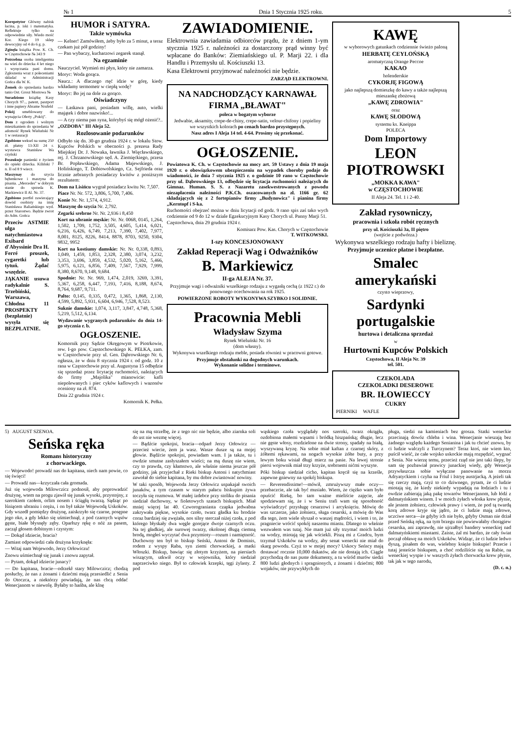№ 1 Dnia 1 Stycznia 1925 roku. 5
Korepetytor Główny nabisk łacina, p. iski i matematyka. Reflektuje tylko na odpowiednie siły. Wiedo mość Kor. Kiego 19 sklep dewocyjny od 4 do 6 g. p.
Zginęła książka Pow. K. Ch. w Częstochowie № 343 9
Potrzebna osoba inteligentna na wieś do dziecka 4 let niego i wyręczania pani domu. Zgłoszenia wraz z poleceniami składać w Administracji Gońca dla W. K.
Żomek do sprzedania bardzo tanio Ost. Grosz Mostowa №
Suradziono książkę Kasy Chorych 97.., patent, paszport i inne papiery Abrame Nrufeld
Pokój umeblowany do wynajęcia Oferty „Pokój".
Dom z ogrodem i wolnym mieszkaniem do sprzedania W adomość Rynek Wieluński Nr 1 w restauracji
Zgubiono weksel na sumę 250 zł. płatny 13-XII 24 r. wystawca Stanisław Wa czyński
Poszukuje panienki z życiem do opieki dziecka. Kiliński 7 n. II od 8 9 wiecz.
Maszynay do szycia bębenkowe i maszyna do pisania. „Mercedes" w dobrym stanie do sprzeda K. Markiewicz II Al. Nr. 37.
Zgubiono portfel zawierający dowód osobisty na imię Stanisława Baliańskiego wyd. przez Starostwo. Będzie zwrot do Adm. Gońca
Przeciw ASTMIE ulga natychmiastowa Exibard d'Abyssinie Dra H. Ferré proszek, cygaretki lub tytuń. Żądać wszędzie.
JĄKANIE usuwa radykalnie S. Trzebiński, Warszawa, Chłodna 11 PROSPEKTY (bezpłatnie) wysyła się BEZPŁATNIE.
HUMOR i SATYRA.
Także wymówka
— Kelner! Zamówiłem, żeby było za 5 minut, a teraz czekam już pół godziny!
— Pan wybaczy, kucharzowi zegarek stanął.
Na egzaminie
Nauczyciel. Wymień mi płyn, który nie zamarza.
Moryc: Woda gorąca.
Naucz.: A dlaczego rtęć idzie w górę, kiedy wkładamy termometr w ciepłą wodę?
Moryc: Bo jej na dole za gorąco.
Oświadczyny
— Łaskawa pani, posiadam willę, auto, wielki majątek i dobre nazwisko!...
— A czy niema pan syna, którybyś się mógł ożenić?..
„OZDOBA" III Aleja 52.
Rozlosowanie podarunków
Odbyło się dn. 30-go grudnia 1924 r. w lokalu Stow. Kupców Polskich w obecności p. prezesa Rady Miejskiej Dr. J. Nowaka, ławnika J. Więcławskiego, rej. J. Chrzanowskiego sęd. A. Ziemięckiego, przesa Br. Popławskiego, Adama Majewskiego, J. Holińskiego, T. Dobiowolskiego, Cz. Sejfrieda oraz licznie zebranych posiadaczy kwitów z poniższym rezultatem:
Dom na Lisińcu wygrał posiadacz kwitu Nr. 7,507.
Piace Nr. Nr. 572, 3,806, 5,700, 7,406.
Konie Nr. Nr. 1,574, 4,912.
Maszynę do szycia Nr. 2,792.
Zegarki srebrne Nr. Nr. 2,936 i 8,450
Kort na ubranie męskie: Nr. Nr. 0068, 0145, 1,264, 1,502, 1,709, 1,752, 3,505, 4,605, 5,414, 6,021, 6,216, 6,426, 6,749, 7,213, 7,390, 7,402, 7,977, 8,001, 8125, 8226, 8414, 8878, 8703, 9250, 9304, 9832, 9952
Kort na kostiumy damskie: Nr. Nr. 0,338, 0,893, 1,049, 1,459, 1,853, 2,328, 2,380, 3,074, 3,232, 3,353, 3,696, 3,859, 4,532, 5,020, 5,162, 5,466, 5,975, 6,121, 6,856, 7,409, 7,567, 7,929, 7,999, 8,380, 8,670, 9,148, 9,684.
Spodnie: Nr. Nr. 969, 1,474, 2,019, 3269, 3,391, 5,367, 6,258, 6,447, 7,193, 7,416, 8,188, 8,674, 8,764, 9,687, 9,711.
Palto: 0,145, 0,335, 0,472, 1,365, 1,868, 2,130, 4,599, 5,892, 5,931, 6,604, 6,946, 7,528, 8,523.
Suknie damskie: 1,074, 3,117, 3,847, 4,748, 5,368, 5,219, 5,512, 6,134.
Wydawanie wygranych podarunków do dnia 14-go stycznia r. b.
OGŁOSZENIE.
Komornik przy Sądzie Okręgowym w Piotrkowie, rew. I-go pow. Częstochowskiego K. PEŁKA, zam. w Częstochowie przy ul. Gen. Dąbrowskiego Nr. 6, ogłasza, że w dniu 8 stycznia 1924 r. od godz. 10 z rana w Częstochowie przy ul. Augustyna 15 odbędzie się sprzedaż przez licytację ruchomości, należących do firmy „Majolika" mianowicie: kafli niepolewanych i piec cyków kaflowych i wazonów oceniony na zł. 874.
Dnia 22 grudnia 1924 r.
Komornik K. Pełka.
ZAWIADOMIENIE.
Elektrownia zawiadamia odbiorców prądu, że z dniem 1-ym stycznia 1925 r. należności za dostarczony prąd winny być wpłacane do Banków: Ziemiańskiego ul. P. Marji 22. i dla Handlu i Przemysłu ul. Kościuszki 13.
Kasa Elektrowni przyjmować należności nie będzie.
ZARZĄD ELEKTROWNI.
NA NADCHODZĄCY KARNAWAŁ
FIRMA „BŁAWAT"
poleca w bogatym wyborze
Jedwabie, aksamity, crepe-de-chiny, crepe-satin, velour-chifony i popieliny we wszystkich kolorach po cenach bardzo przystępnych.
Nasz adres I Aleja 14 tel. 4-64. Prosimy się przekonać.
OGŁOSZENIE.
Powiatowa K. Ch. w Częstochowie na mocy art. 59 Ustawy z dnia 19 maja 1920 r. o obowiązkowem ubezpieczeniu na wypadek choroby podaje do wiadomości, że dnia 7 stycznia 1925 r. o godzinie 10 rano w Częstochowie przy ul. Dąbrowskiego 13, odbędzie się licytacja ruchomości należących do Gimnaz. Human. S. S. z Nazaretu zasekwestrowanych z powodu niezapłacenia należności P.K.Ch. oszacowanych na zł. 1166 gr. 62 składających się z 2 fortepianów firmy „Budynowicz" i pianina firmy „Kerntopf i S-ka.
Ruchomości obejrzeć można w dniu licytacji od godz. 9 rano spis zaś tako wych codziennie od 9 do 12 w dziale Egzekucyjnym Kasy Chorych ul. Panny Marji 51.
Częstochowa, dnia 29 grudnia 1924 r.
Komisarz Pow. Kas. Chorych w Częstochowie
T. WITKOWSKI.
I-szy KONCESJONOWANY
Zakład Reperacji Wag i Odważników
B. Markiewicz
II-ga ALEJA Nr. 37.
Przyjmuje wagi i odważniki wszelkiego rodzaju z wygasłą cechą (z 1922 r.) do ponownego ocechowania na rok 1925.
POWIERZONE ROBOTY WYKONYWA SZYBKO I SOLIDNIE.
Pracownia Mebli
Władysław Szyma
Rynek Wieluński Nr. 16
(dom własny).
Wykonywa wszelkiego rodzaju meble, posiada również w pracowni gotowe.
Przyjmuje obstalunki na dogodnych warunkach.
Wykonanie solidne i terminowe.
KAWĘ
w wyborowych gatunkach codziennie świeżo paloną
HERBATĘ CEYLOŃSKĄ
aromatyczną Orange Peccoe
KAKAO
holenderskie
CYKORJĘ FIGOWĄ
jako najlepszą domieszkę do kawy a także najlepszą mieszankę zbożową
„KAWĘ ZDROWIA"
oraz
KAWĘ SŁODOWĄ
systemu ks. Kneippa
POLECA
Dom Importowy
LEON PIOTROWSKI
„MOKKA KAWA"
w CZĘSTOCHOWIE
II Aleja 24. Tel. 1 i 2-40.
Zakład rysowniczy,
pracownia i szkoła robót ręcznych
przy ul. Kościuszki 3a, II piętro
(wejście z podwórza.)
Wykonywa wszelkiego rodzaju hafty i bieliznę.
Przyjmuje uczenice płatne i bezpłatne.
Smalec amerykański
czysto wieprzowy,
Sardynki portugalskie
hurtowa i detaliczna sprzedaż
w
Hurtowni Kupców Polskich
Częstochowa, II Aleja Nr. 39
tel. 501.
CZEKOLADA
CZEKOLADKI DESEROWE
BR. IŁOWIECCY
CUKRY
PIERNIKI WAFLE
5) AUGUST SZENOA.
Seńska ręka
Romans historyczny
z chorwackiego.
— Wojewodo! prowadź nas do kapitana, niech nam powie, co się święci!
— Prowadź nas—krzyczała cała gromada.
Już się wojewoda Milowczicz podnosił, aby poprowadzić drużynę, wtem na progu zjawił się junak wysoki, przystojny, z szerokiem czołem, orlim nosem i ściągłą twarzą. Sądząc po lśniącem ubraniu i orężu, i on był także Wojewodą Uskoków. Gdy wszedł pomiędzy drużynę, zaiskrzyło się czarne, posępne jego oko, a gdy lekko się uśmiechnął, z pod czarnych wąsów gęste, białe błysnęły zęby. Oparłszy rękę o nóż za pasem, zacząl głosem dobitnym i czystym:
— Dokąd idziecie, bracia?
Zamiast odpowiedzi cała drużyna krzyknęła:
— Witaj nam Wojewodo, Jerzy Orłowiczu!
Znowu uśmiechnął się junak i znowu zapytał.
— Pytam, dokąd idziecie junacy?
— Do kapitana, bracie—odrzekł stary Milowczicz; chodzą posłuchy, że nas z żonami i dziećmi mają przesiedlić z Senia do Otoczca, a niektórzy powiadają, że nas chcą oddać Wenecjanom w niewolę. Byłaby to hańba, ale klnę
się na mą strzelbę, że z tego nic nie będzie, albo ziarnka soli do ust nie wezmę więcej.
— Bądźcie spokojni, bracia—odparł Jerzy Orłowicz — przecież wiecie, żem ja wasz. Wasze dusze są na mojej głowie. Bądźcie spokojni, powiadam wam. I ja także, tu i owdzie smutne zasłyszałem wieści; na mą duszę nie wiem, czy to prawda, czy kłamstwo, ale właśnie niema jeszcze pół godziny, jak przyjechał z Rieki biskup Antoni i natychmiast zawołał do siebie kapitana, by mu dobre zwiastować nowiny.
W taki sposób, Wojewoda Jerzy Orłowicz uspakajał swoich junaków, a tym czasem w starym pałacu biskupim żywa toczyła się rozmowa. W małej izdebce przy stoliku do pisania siedział duchowny, w fioletowych szatach biskupich. Miał mniej więcej lat 40. Czworograniasta czapka jedwabna zakrywała piękne, wysokie czoło, twarz gładka ku brodzie coraz bardziej się zwężała, nos silny sterczał niżej czoła, z pod którego błyskały dwa węgle gorejące dwoje czarnych oczu. Na tej gładkiej, ale surowej twarzy, okolonej długą ciemną brodą, mogłeś wyczytać dwa przymioty—rozum i namiętność. Duchowny ten był to biskup Seński, Antoni de Dominis, rodem z wyspy Raba, syn ziemi chorwackiej, a matki Włoszki. Biskup, bawiąc się złotym krzyżem, na piersiach wiszącym, utkwił oczy w wojownika, który siedział naprzeciwko niego. Był to człowiek krzepki, tęgi żylasty. Z pod
wąskiego czoła wyglądały nos szeroki, twarz okrągła, ozdobiona małemi wąsami i bródką hiszpańską; długie, lecz nie gęste włosy, rozdzielone na dwie strony, spadały na białą, wyszywaną kryzę. Na sobie miał kaftan z czarnej skóry, z żółtemi rękawami, na nogach wysokie żółte buty, a przy lewym boku wisiał długi miecz na pasie. Na lewej stronie piersi wojownik miał trzy krzyże, srebrnemi nićmi wyszyte.
Póki biskup siedział cicho, kapitan kręcił się na krześle, zapewne gniewny na spokój biskupa.
— Reverendissime!—mówił, zmrużywszy małe oczy—przebaczcie, ale tak być musiało. Wiem, że ciężko wam było opuścić Riekę, bo tam ważne mieliście zajęcie, ale spodziewam się, że i w Seniu trafi wam się sposobność wyświadczyć przysługę cesarzowi i arcyksięciu. Mówię do was szczerze, jako żołnierz, sługa cesarski, a mówię do Was dla tego, żem wiele słyszał o waszej mądrości, i wiem i to, że pragniecie wrócić spokój naszemu miastu. Dlatego to właśnie wezwałem was tutaj. Nie mam już siły trzymać moich ludzi na wodzy, miotają się jak wściekli. Piszą mi z Gradcu, bym trzymał Uskoków na wodzy, aby senat wenecki nie miał do skarg powodu. Czyż to w mojej mocy? Uskocy Seńscy mają dostawać rocznie 10,000 dukatów, ale nie dostają ich. Ciągle przychodzą do nas puste dokumenty, a tu wśród murów siedzi 800 ludzi głodnych i spragnionych, z żonami i dziećmi; 800 wojaków, nie przywykłych do
pługa, siedzi na kamieniach bez grosza. Statki weneckie przecinają dowóz chleba i wina. Wenecjanie wieszają bez żadnego względu każdego Senianina i jak tu chcieć znowu, by ci ludzie walczyli z Turczynem? Teraz ktoś, nie wiem kto, puścił wieść, że całe wojsko uskockie mają rozpędzić, wygnać z Senia. Nie wierzę temu, przecież rząd nie jest taki ślepy, by sam się pozbawiał prawicy junackiej wiedy, gdy Wenecja przywłaszcza sobie wyłączne panowanie na morzu Adryatyckiem i czyha na Friul i Istryę austrjacką. A jeżeli tak się rzeczy mają, czyż to co dziwnego, pytam, że ci ludzie miotają się, że kiedy niekiedy wypadają na łodziach i tu i owdzie zabierają jaką pakę towarów Wenecjanom, lub łódź z dalmatyńskiem winem. I w moich żyłach włoska krew płynie, ale jestem żołnierz, człowiek prawy i wiem, że pod tą twardą korą zdrowe kryje się jądro, że ci ludzie mają zdrowe, uczciwe serca—że gdyby ich nie było, gdyby Osman nie drżał przed Seńską ręką, na tym brzegu nie powiewałaby chorągiew cesarska, ani zaprawdę, nie ujrzałbyś bandery weneckiej nad dalmatyńskiemi miastami. Zaiste, żal mi bardzo, że cały świat począł obławę na moich Uskoków. Widząc, że ci ludzie ledwo dyszą, pisałem do was, wielebny księże biskupie! Przecie i tutaj jesteście biskupem, a choć rodziliście się na Rabie, na weneckiej wyspie i w waszych żyłach chorwacka krew płynie, tak jak w tego narodu,
(D. c. n.)